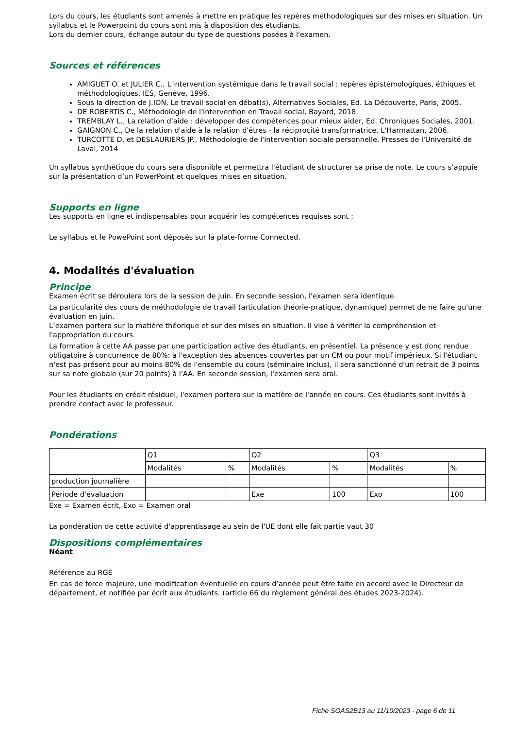Lors du cours, les étudiants sont amenés à mettre en pratique les repères méthodologiques sur des mises en situation. Un syllabus et le Powerpoint du cours sont mis à disposition des étudiants.
Lors du dernier cours, échange autour du type de questions posées à l'examen.
Sources et références
AMIGUET O. et JULIER C., L'intervention systémique dans le travail social : repères épistémologiques, éthiques et méthodologiques, IES, Genève, 1996.
Sous la direction de J.ION, Le travail social en débat(s), Alternatives Sociales, Ed. La Découverte, Paris, 2005.
DE ROBERTIS C., Méthodologie de l'intervention en Travail social, Bayard, 2018.
TREMBLAY L., La relation d'aide : développer des compétences pour mieux aider, Ed. Chroniques Sociales, 2001.
GAIGNON C., De la relation d'aide à la relation d'êtres - la réciprocité transformatrice, L'Harmattan, 2006.
TURCOTTE D. et DESLAURIERS JP., Méthodologie de l'intervention sociale personnelle, Presses de l'Université de Laval, 2014
Un syllabus synthétique du cours sera disponible et permettra l'étudiant de structurer sa prise de note. Le cours s’appuie sur la présentation d’un PowerPoint et quelques mises en situation.
Supports en ligne
Les supports en ligne et indispensables pour acquérir les compétences requises sont :
Le syllabus et le PowePoint sont déposés sur la plate-forme Connected.
4. Modalités d'évaluation
Principe
Examen écrit se déroulera lors de la session de juin. En seconde session, l'examen sera identique.
La particularité des cours de méthodologie de travail (articulation théorie-pratique, dynamique) permet de ne faire qu'une évaluation en juin.
L’examen portera sur la matière théorique et sur des mises en situation. Il vise à vérifier la compréhension et l'appropriation du cours.
La formation à cette AA passe par une participation active des étudiants, en présentiel. La présence y est donc rendue obligatoire à concurrence de 80%: à l'exception des absences couvertes par un CM ou pour motif impérieux. Si l'étudiant n'est pas présent pour au moins 80% de l'ensemble du cours (séminaire inclus), il sera sanctionné d'un retrait de 3 points sur sa note globale (sur 20 points) à l'AA. En seconde session, l'examen sera oral.
Pour les étudiants en crédit résiduel, l'examen portera sur la matière de l'année en cours. Ces étudiants sont invités à prendre contact avec le professeur.
Pondérations
| | Q1 | | Q2 | | Q3 | |
| | Modalités | % | Modalités | % | Modalités | % |
| production journalière | | | | | | |
| Période d'évaluation | | | Exe | 100 | Exo | 100 |
Exe = Examen écrit, Exo = Examen oral
La pondération de cette activité d'apprentissage au sein de l'UE dont elle fait partie vaut 30
Dispositions complémentaires
Néant
Référence au RGE
En cas de force majeure, une modification éventuelle en cours d’année peut être faite en accord avec le Directeur de département, et notifiée par écrit aux étudiants. (article 66 du règlement général des études 2023-2024).
Fiche SOAS2B13 au 11/10/2023 - page 6 de 11